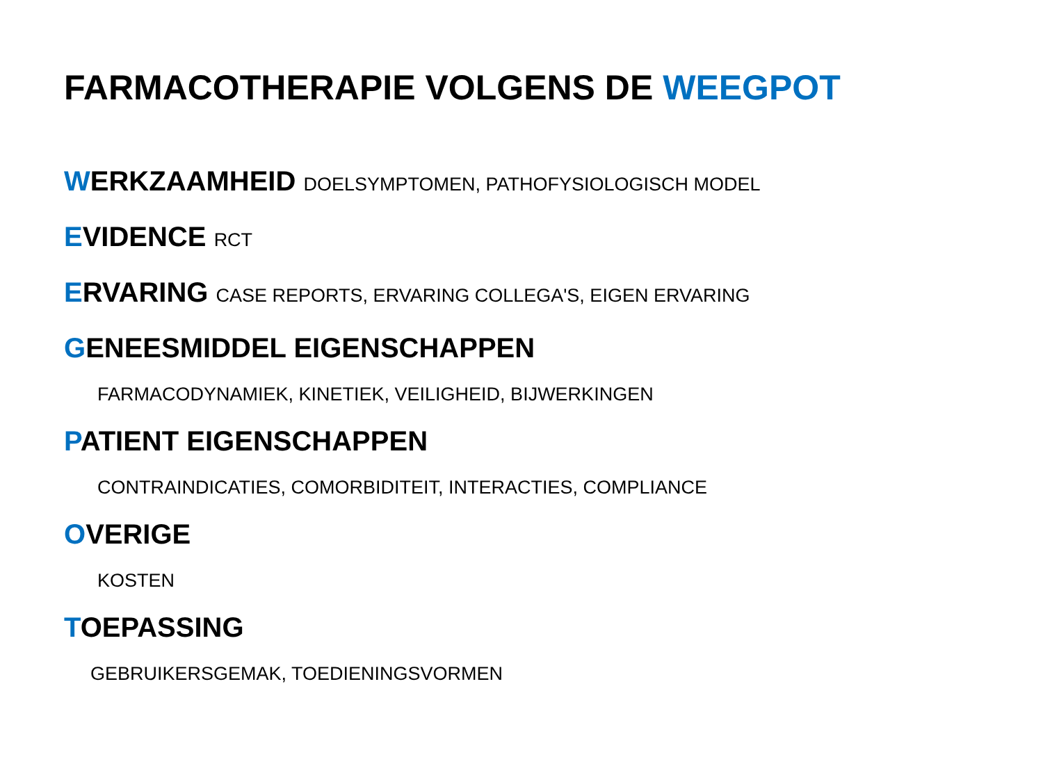FARMACOTHERAPIE VOLGENS DE WEEGPOT
WERKZAAMHEID DOELSYMPTOMEN, PATHOFYSIOLOGISCH MODEL
EVIDENCE RCT
ERVARING CASE REPORTS, ERVARING COLLEGA'S, EIGEN ERVARING
GENEESMIDDEL EIGENSCHAPPEN
FARMACODYNAMIEK, KINETIEK, VEILIGHEID, BIJWERKINGEN
PATIENT EIGENSCHAPPEN
CONTRAINDICATIES, COMORBIDITEIT, INTERACTIES, COMPLIANCE
OVERIGE
KOSTEN
TOEPASSING
GEBRUIKERSGEMAK, TOEDIENINGSVORMEN